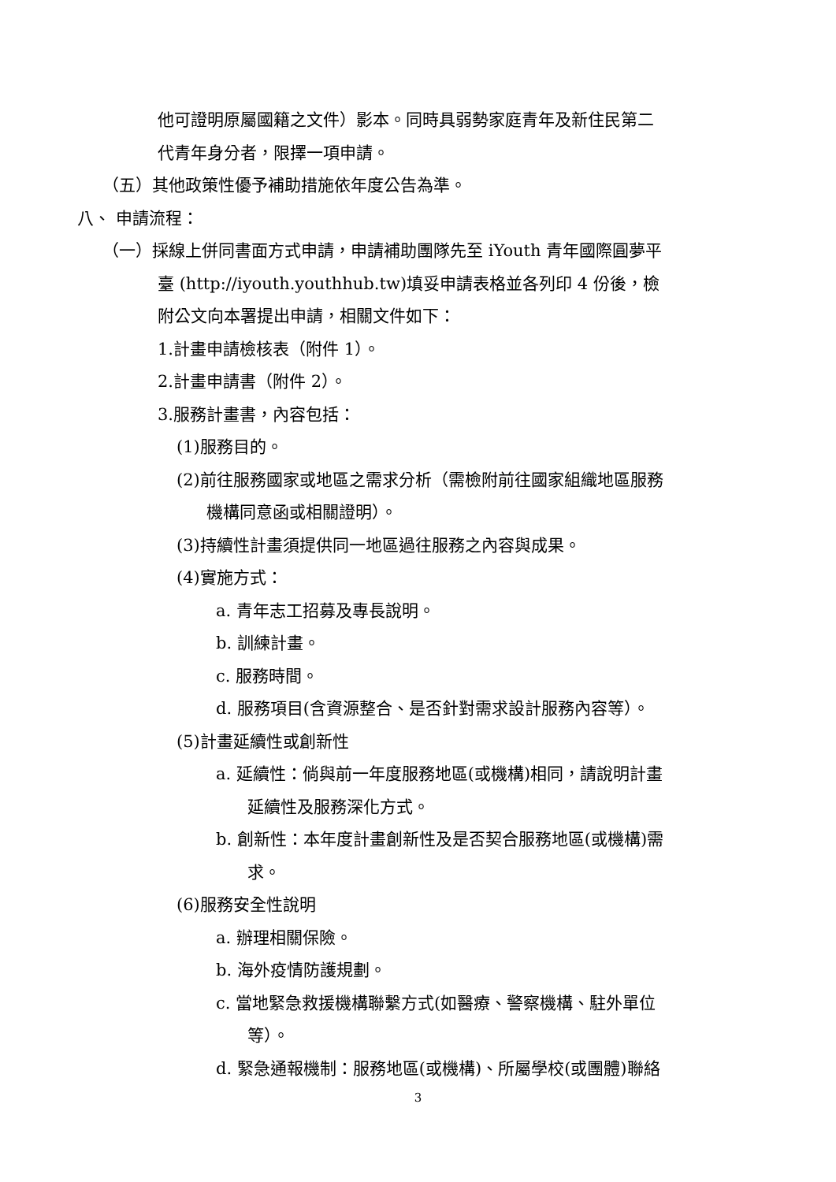他可證明原屬國籍之文件）影本。同時具弱勢家庭青年及新住民第二
代青年身分者，限擇一項申請。
（五）其他政策性優予補助措施依年度公告為準。
八、 申請流程：
（一）採線上併同書面方式申請，申請補助團隊先至 iYouth 青年國際圓夢平
臺 (http://iyouth.youthhub.tw)填妥申請表格並各列印 4 份後，檢
附公文向本署提出申請，相關文件如下：
1.計畫申請檢核表（附件 1）。
2.計畫申請書（附件 2）。
3.服務計畫書，內容包括：
(1)服務目的。
(2)前往服務國家或地區之需求分析（需檢附前往國家組織地區服務
機構同意函或相關證明）。
(3)持續性計畫須提供同一地區過往服務之內容與成果。
(4)實施方式：
a. 青年志工招募及專長說明。
b. 訓練計畫。
c. 服務時間。
d. 服務項目(含資源整合、是否針對需求設計服務內容等）。
(5)計畫延續性或創新性
a. 延續性：倘與前一年度服務地區(或機構)相同，請說明計畫
延續性及服務深化方式。
b. 創新性：本年度計畫創新性及是否契合服務地區(或機構)需
求。
(6)服務安全性說明
a. 辦理相關保險。
b. 海外疫情防護規劃。
c. 當地緊急救援機構聯繫方式(如醫療、警察機構、駐外單位
等）。
d. 緊急通報機制：服務地區(或機構)、所屬學校(或團體)聯絡
3